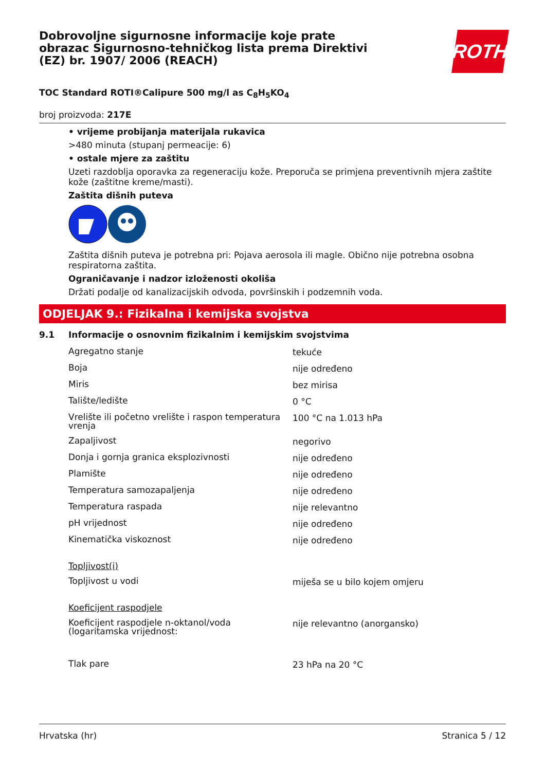Dobrovoljne sigurnosne informacije koje prate obrazac Sigurnosno-tehničkog lista prema Direktivi (EZ) br. 1907/ 2006 (REACH)
ROTH
TOC Standard ROTI®Calipure 500 mg/l as C<sub>8</sub>H<sub>5</sub>KO<sub>4</sub>
broj proizvoda: 217E
• vrijeme probijanja materijala rukavica
>480 minuta (stupanj permeacije: 6)
• ostale mjere za zaštitu
Uzeti razdoblja oporavka za regeneraciju kože. Preporuča se primjena preventivnih mjera zaštite kože (zaštitne kreme/masti).
Zaštita dišnih puteva
Zaštita dišnih puteva je potrebna pri: Pojava aerosola ili magle. Obično nije potrebna osobna respiratorna zaštita.
Ograničavanje i nadzor izloženosti okoliša
Držati podalje od kanalizacijskih odvoda, površinskih i podzemnih voda.
ODJELJAK 9.: Fizikalna i kemijska svojstva
9.1 Informacije o osnovnim fizikalnim i kemijskim svojstvima
| Agregatno stanje | tekuće |
| Boja | nije određeno |
| Miris | bez mirisa |
| Talište/ledište | 0 °C |
| Vrelište ili početno vrelište i raspon temperatura vrenja | 100 °C na 1.013 hPa |
| Zapaljivost | negorivo |
| Donja i gornja granica eksplozivnosti | nije određeno |
| Plamište | nije određeno |
| Temperatura samozapaljenja | nije određeno |
| Temperatura raspada | nije relevantno |
| pH vrijednost | nije određeno |
| Kinematička viskoznost | nije određeno |
| Topljivost(i) | |
| Topljivost u vodi | miješa se u bilo kojem omjeru |
| Koeficijent raspodjele | |
| Koeficijent raspodjele n-oktanol/voda (logaritamska vrijednost: | nije relevantno (anorgansko) |
| Tlak pare | 23 hPa na 20 °C |
Hrvatska (hr) Stranica 5 / 12